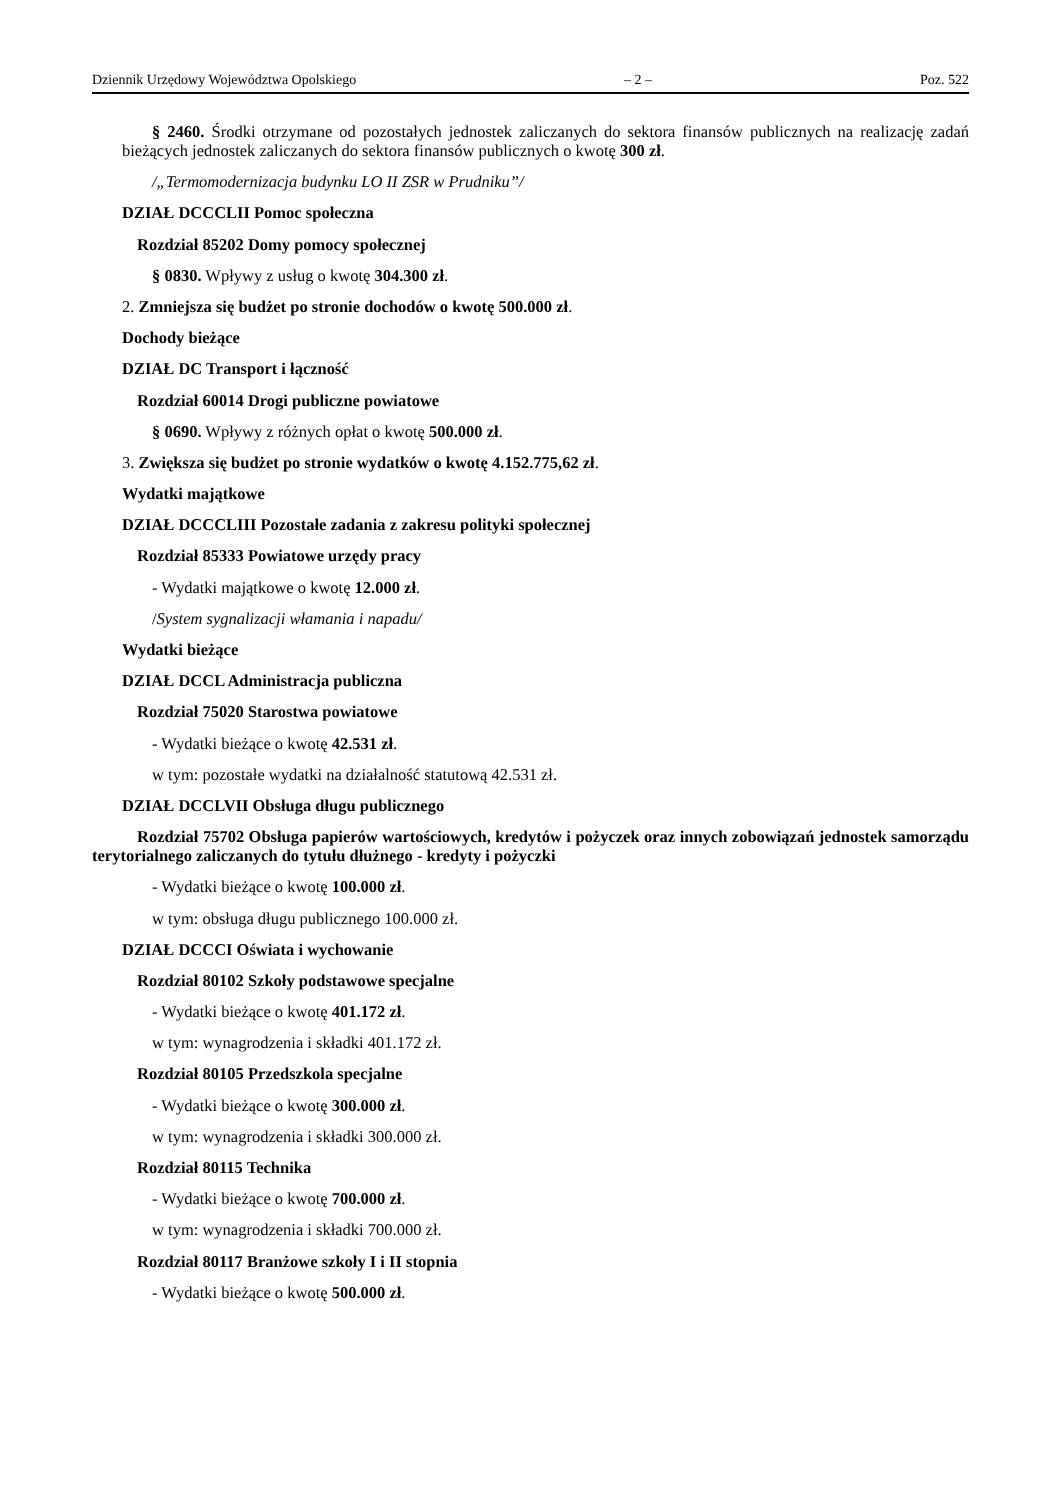Dziennik Urzędowy Województwa Opolskiego – 2 – Poz. 522
§ 2460. Środki otrzymane od pozostałych jednostek zaliczanych do sektora finansów publicznych na realizację zadań bieżących jednostek zaliczanych do sektora finansów publicznych o kwotę 300 zł.
/„Termomodernizacja budynku LO II ZSR w Prudniku”/
DZIAŁ DCCCLII Pomoc społeczna
Rozdział 85202 Domy pomocy społecznej
§ 0830. Wpływy z usług o kwotę 304.300 zł.
2. Zmniejsza się budżet po stronie dochodów o kwotę 500.000 zł.
Dochody bieżące
DZIAŁ DC Transport i łączność
Rozdział 60014 Drogi publiczne powiatowe
§ 0690. Wpływy z różnych opłat o kwotę 500.000 zł.
3. Zwiększa się budżet po stronie wydatków o kwotę 4.152.775,62 zł.
Wydatki majątkowe
DZIAŁ DCCCLIII Pozostałe zadania z zakresu polityki społecznej
Rozdział 85333 Powiatowe urzędy pracy
- Wydatki majątkowe o kwotę 12.000 zł.
/System sygnalizacji włamania i napadu/
Wydatki bieżące
DZIAŁ DCCL Administracja publiczna
Rozdział 75020 Starostwa powiatowe
- Wydatki bieżące o kwotę 42.531 zł.
w tym: pozostałe wydatki na działalność statutową 42.531 zł.
DZIAŁ DCCLVII Obsługa długu publicznego
Rozdział 75702 Obsługa papierów wartościowych, kredytów i pożyczek oraz innych zobowiązań jednostek samorządu terytorialnego zaliczanych do tytułu dłużnego - kredyty i pożyczki
- Wydatki bieżące o kwotę 100.000 zł.
w tym: obsługa długu publicznego 100.000 zł.
DZIAŁ DCCCI Oświata i wychowanie
Rozdział 80102 Szkoły podstawowe specjalne
- Wydatki bieżące o kwotę 401.172 zł.
w tym: wynagrodzenia i składki 401.172 zł.
Rozdział 80105 Przedszkola specjalne
- Wydatki bieżące o kwotę 300.000 zł.
w tym: wynagrodzenia i składki 300.000 zł.
Rozdział 80115 Technika
- Wydatki bieżące o kwotę 700.000 zł.
w tym: wynagrodzenia i składki 700.000 zł.
Rozdział 80117 Branżowe szkoły I i II stopnia
- Wydatki bieżące o kwotę 500.000 zł.